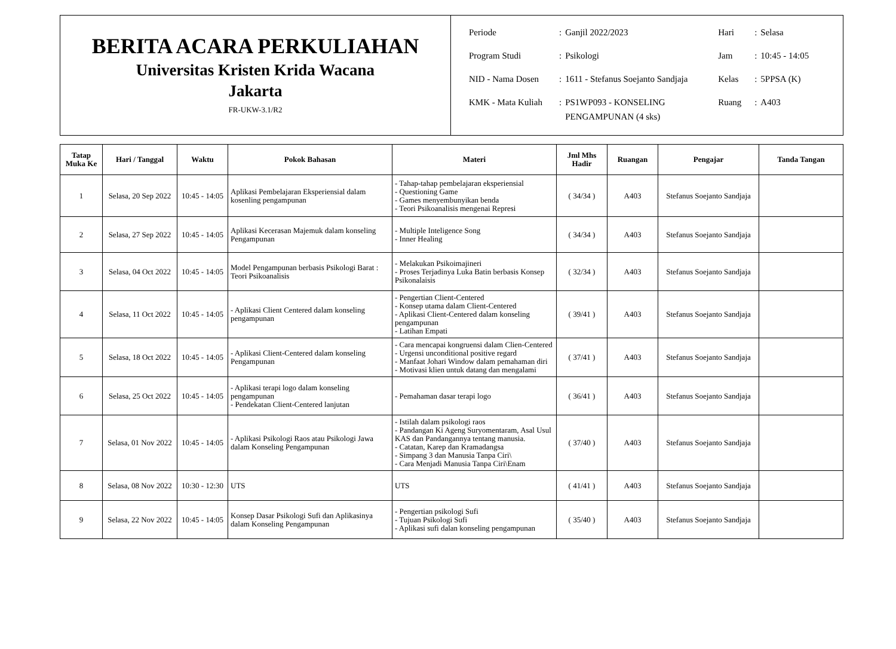BERITA ACARA PERKULIAHAN
Universitas Kristen Krida Wacana
Jakarta
FR-UKW-3.1/R2
| Periode | : | Ganjil 2022/2023 | Hari | : | Selasa |
| Program Studi | : | Psikologi | Jam | : | 10:45 - 14:05 |
| NID - Nama Dosen | : | 1611 - Stefanus Soejanto Sandjaja | Kelas | : | 5PPSA (K) |
| KMK - Mata Kuliah | : | PS1WP093 - KONSELING PENGAMPUNAN (4 sks) | Ruang | : | A403 |
| Tatap Muka Ke | Hari / Tanggal | Waktu | Pokok Bahasan | Materi | Jml Mhs Hadir | Ruangan | Pengajar | Tanda Tangan |
| --- | --- | --- | --- | --- | --- | --- | --- | --- |
| 1 | Selasa, 20 Sep 2022 | 10:45 - 14:05 | Aplikasi Pembelajaran Eksperiensial dalam kosenling pengampunan | - Tahap-tahap pembelajaran eksperiensial - Questioning Game - Games menyembunyikan benda - Teori Psikoanalisis mengenai Represi | ( 34/34 ) | A403 | Stefanus Soejanto Sandjaja | |
| 2 | Selasa, 27 Sep 2022 | 10:45 - 14:05 | Aplikasi Kecerasan Majemuk dalam konseling Pengampunan | - Multiple Inteligence Song - Inner Healing | ( 34/34 ) | A403 | Stefanus Soejanto Sandjaja | |
| 3 | Selasa, 04 Oct 2022 | 10:45 - 14:05 | Model Pengampunan berbasis Psikologi Barat : Teori Psikoanalisis | - Melakukan Psikoimajineri - Proses Terjadinya Luka Batin berbasis Konsep Psikonalaisis | ( 32/34 ) | A403 | Stefanus Soejanto Sandjaja | |
| 4 | Selasa, 11 Oct 2022 | 10:45 - 14:05 | - Aplikasi Client Centered dalam konseling pengampunan | - Pengertian Client-Centered - Konsep utama dalam Client-Centered - Aplikasi Client-Centered dalam konseling pengampunan - Latihan Empati | ( 39/41 ) | A403 | Stefanus Soejanto Sandjaja | |
| 5 | Selasa, 18 Oct 2022 | 10:45 - 14:05 | - Aplikasi Client-Centered dalam konseling Pengampunan | - Cara mencapai kongruensi dalam Clien-Centered - Urgensi unconditional positive regard - Manfaat Johari Window dalam pemahaman diri - Motivasi klien untuk datang dan mengalami | ( 37/41 ) | A403 | Stefanus Soejanto Sandjaja | |
| 6 | Selasa, 25 Oct 2022 | 10:45 - 14:05 | - Aplikasi terapi logo dalam konseling pengampunan - Pendekatan Client-Centered lanjutan | - Pemahaman dasar terapi logo | ( 36/41 ) | A403 | Stefanus Soejanto Sandjaja | |
| 7 | Selasa, 01 Nov 2022 | 10:45 - 14:05 | - Aplikasi Psikologi Raos atau Psikologi Jawa dalam Konseling Pengampunan | - Istilah dalam psikologi raos - Pandangan Ki Ageng Suryomentaram, Asal Usul KAS dan Pandangannya tentang manusia. - Catatan, Karep dan Kramadangsa - Simpang 3 dan Manusia Tanpa Ciri\ - Cara Menjadi Manusia Tanpa Ciri\Enam | ( 37/40 ) | A403 | Stefanus Soejanto Sandjaja | |
| 8 | Selasa, 08 Nov 2022 | 10:30 - 12:30 | UTS | UTS | ( 41/41 ) | A403 | Stefanus Soejanto Sandjaja | |
| 9 | Selasa, 22 Nov 2022 | 10:45 - 14:05 | Konsep Dasar Psikologi Sufi dan Aplikasinya dalam Konseling Pengampunan | - Pengertian psikologi Sufi - Tujuan Psikologi Sufi - Aplikasi sufi dalan konseling pengampunan | ( 35/40 ) | A403 | Stefanus Soejanto Sandjaja | |